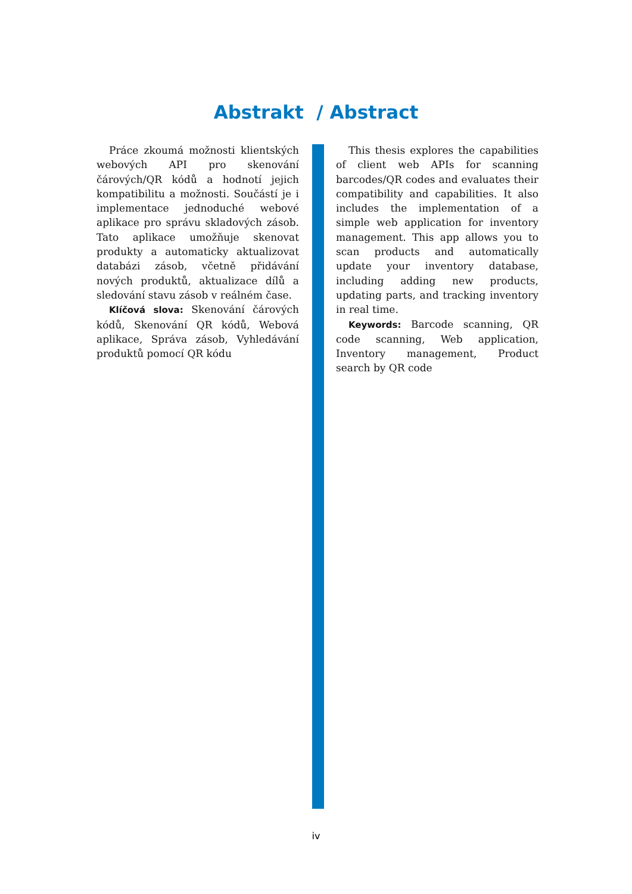Abstrakt / Abstract
Práce zkoumá možnosti klientských webových API pro skenování čárových/QR kódů a hodnotí jejich kompatibilitu a možnosti. Součástí je i implementace jednoduché webové aplikace pro správu skladových zásob. Tato aplikace umožňuje skenovat produkty a automaticky aktualizovat databázi zásob, včetně přidávání nových produktů, aktualizace dílů a sledování stavu zásob v reálném čase.
Klíčová slova: Skenování čárových kódů, Skenování QR kódů, Webová aplikace, Správa zásob, Vyhledávání produktů pomocí QR kódu
This thesis explores the capabilities of client web APIs for scanning barcodes/QR codes and evaluates their compatibility and capabilities. It also includes the implementation of a simple web application for inventory management. This app allows you to scan products and automatically update your inventory database, including adding new products, updating parts, and tracking inventory in real time.
Keywords: Barcode scanning, QR code scanning, Web application, Inventory management, Product search by QR code
iv